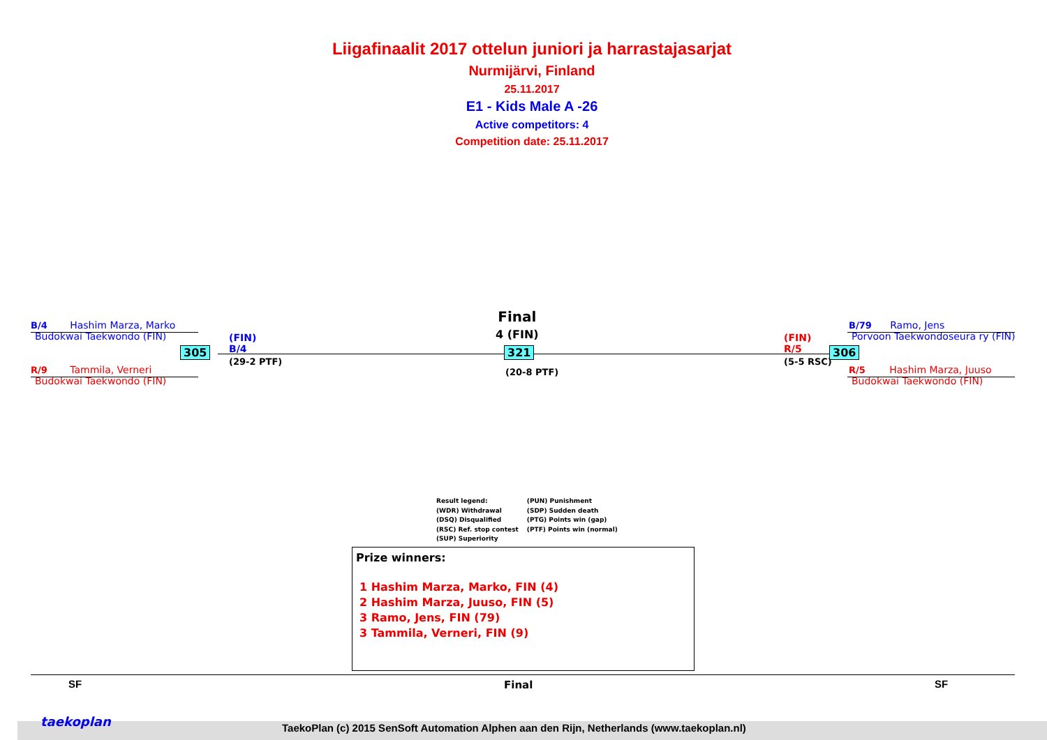Liigafinaalit 2017 ottelun juniori ja harrastajasarjat
Nurmijärvi, Finland
25.11.2017
E1 - Kids Male A -26
Active competitors: 4
Competition date: 25.11.2017
B/4 Hashim Marza, Marko
Budokwai Taekwondo (FIN)
R/9 Tammila, Verneri
Budokwai Taekwondo (FIN)
305
(FIN)
B/4
(29-2 PTF)
Final
4 (FIN)
321
(20-8 PTF)
(FIN)
R/5
(5-5 RSC)
306
B/79 Ramo, Jens
Porvoon Taekwondoseura ry (FIN)
R/5 Hashim Marza, Juuso
Budokwai Taekwondo (FIN)
Result legend:
(WDR) Withdrawal
(DSQ) Disqualified
(RSC) Ref. stop contest
(SUP) Superiority
(PUN) Punishment
(SDP) Sudden death
(PTG) Points win (gap)
(PTF) Points win (normal)
Prize winners:
1 Hashim Marza, Marko, FIN (4)
2 Hashim Marza, Juuso, FIN (5)
3 Ramo, Jens, FIN (79)
3 Tammila, Verneri, FIN (9)
SF Final SF
taekoplan
TaekoPlan (c) 2015 SenSoft Automation Alphen aan den Rijn, Netherlands (www.taekoplan.nl)